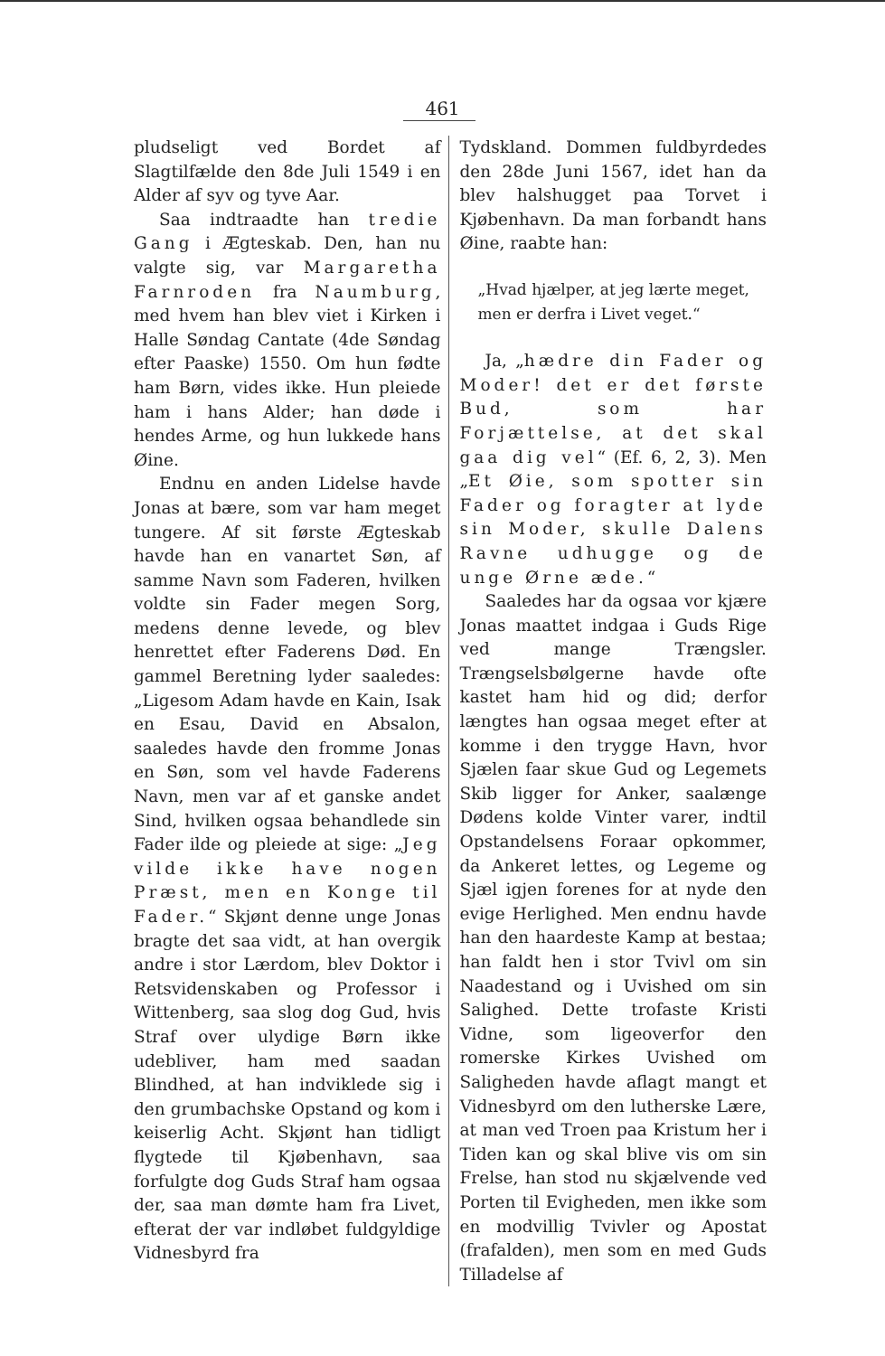461
pludseligt ved Bordet af Slagtilfælde den 8de Juli 1549 i en Alder af syv og tyve Aar.
Saa indtraadte han tredie Gang i Ægteskab. Den, han nu valgte sig, var Margaretha Farnroden fra Naumburg, med hvem han blev viet i Kirken i Halle Søndag Cantate (4de Søndag efter Paaske) 1550. Om hun fødte ham Børn, vides ikke. Hun pleiede ham i hans Alder; han døde i hendes Arme, og hun lukkede hans Øine.
Endnu en anden Lidelse havde Jonas at bære, som var ham meget tungere. Af sit første Ægteskab havde han en vanartet Søn, af samme Navn som Faderen, hvilken voldte sin Fader megen Sorg, medens denne levede, og blev henrettet efter Faderens Død. En gammel Beretning lyder saaledes: „Ligesom Adam havde en Kain, Isak en Esau, David en Absalon, saaledes havde den fromme Jonas en Søn, som vel havde Faderens Navn, men var af et ganske andet Sind, hvilken ogsaa behandlede sin Fader ilde og pleiede at sige: „Jeg vilde ikke have nogen Præst, men en Konge til Fader.“ Skjønt denne unge Jonas bragte det saa vidt, at han overgik andre i stor Lærdom, blev Doktor i Retsvidenskaben og Professor i Wittenberg, saa slog dog Gud, hvis Straf over ulydige Børn ikke udebliver, ham med saadan Blindhed, at han indviklede sig i den grumbachske Opstand og kom i keiserlig Acht. Skjønt han tidligt flygtede til Kjøbenhavn, saa forfulgte dog Guds Straf ham ogsaa der, saa man dømte ham fra Livet, efterat der var indløbet fuldgyldige Vidnesbyrd fra
Tydskland. Dommen fuldbyrdedes den 28de Juni 1567, idet han da blev halshugget paa Torvet i Kjøbenhavn. Da man forbandt hans Øine, raabte han:
„Hvad hjælper, at jeg lærte meget,
men er derfra i Livet veget.“
Ja, „hædre din Fader og Moder! det er det første Bud, som har Forjættelse, at det skal gaa dig vel“ (Ef. 6, 2, 3). Men „Et Øie, som spotter sin Fader og foragter at lyde sin Moder, skulle Dalens Ravne udhugge og de unge Ørne æde.“
Saaledes har da ogsaa vor kjære Jonas maattet indgaa i Guds Rige ved mange Trængsler. Trængselsbølgerne havde ofte kastet ham hid og did; derfor længtes han ogsaa meget efter at komme i den trygge Havn, hvor Sjælen faar skue Gud og Legemets Skib ligger for Anker, saalænge Dødens kolde Vinter varer, indtil Opstandelsens Foraar opkommer, da Ankeret lettes, og Legeme og Sjæl igjen forenes for at nyde den evige Herlighed. Men endnu havde han den haardeste Kamp at bestaa; han faldt hen i stor Tvivl om sin Naadestand og i Uvished om sin Salighed. Dette trofaste Kristi Vidne, som ligeoverfor den romerske Kirkes Uvished om Saligheden havde aflagt mangt et Vidnesbyrd om den lutherske Lære, at man ved Troen paa Kristum her i Tiden kan og skal blive vis om sin Frelse, han stod nu skjælvende ved Porten til Evigheden, men ikke som en modvillig Tvivler og Apostat (frafalden), men som en med Guds Tilladelse af